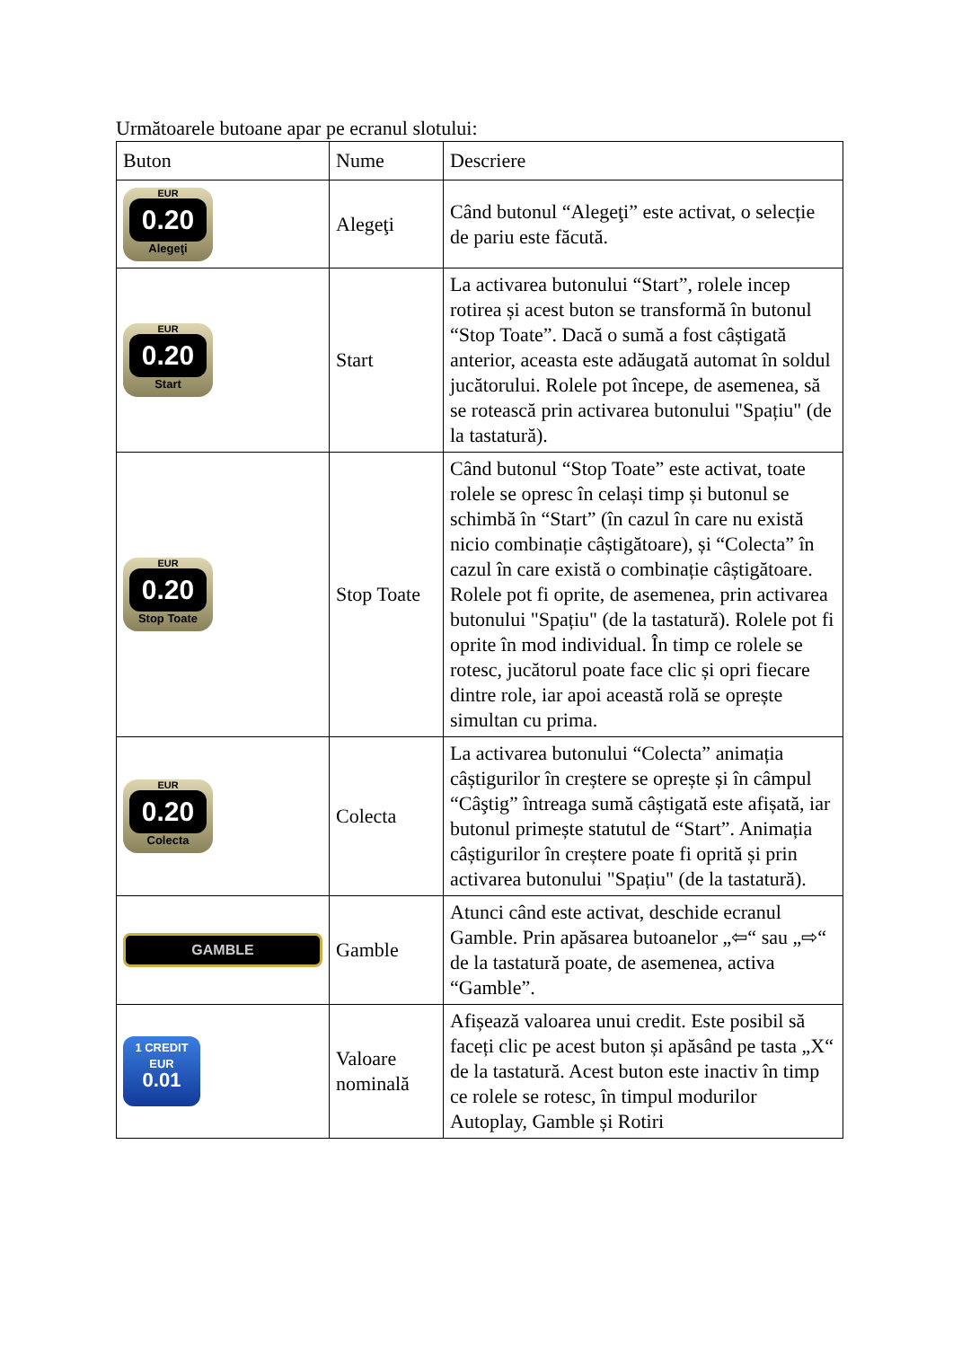Următoarele butoane apar pe ecranul slotului:
| Buton | Nume | Descriere |
| --- | --- | --- |
| EUR 0.20 Alegeţi | Alegeţi | Când butonul “Alegeţi” este activat, o selecție de pariu este făcută. |
| EUR 0.20 Start | Start | La activarea butonului “Start”, rolele incep rotirea și acest buton se transformă în butonul “Stop Toate”. Dacă o sumă a fost câștigată anterior, aceasta este adăugată automat în soldul jucătorului. Rolele pot începe, de asemenea, să se rotească prin activarea butonului "Spațiu" (de la tastatură). |
| EUR 0.20 Stop Toate | Stop Toate | Când butonul “Stop Toate” este activat, toate rolele se opresc în celași timp și butonul se schimbă în “Start” (în cazul în care nu există nicio combinație câștigătoare), și “Colecta” în cazul în care există o combinație câștigătoare. Rolele pot fi oprite, de asemenea, prin activarea butonului "Spațiu" (de la tastatură). Rolele pot fi oprite în mod individual. În timp ce rolele se rotesc, jucătorul poate face clic și opri fiecare dintre role, iar apoi această rolă se oprește simultan cu prima. |
| EUR 0.20 Colecta | Colecta | La activarea butonului “Colecta” animația câștigurilor în creștere se oprește și în câmpul “Câştig” întreaga sumă câștigată este afișată, iar butonul primește statutul de “Start”. Animația câștigurilor în creștere poate fi oprită și prin activarea butonului "Spațiu" (de la tastatură). |
| GAMBLE | Gamble | Atunci când este activat, deschide ecranul Gamble. Prin apăsarea butoanelor „⇦“ sau „⇨“ de la tastatură poate, de asemenea, activa “Gamble”. |
| 1 CREDIT EUR 0.01 | Valoare nominală | Afișează valoarea unui credit. Este posibil să faceți clic pe acest buton și apăsând pe tasta „X“ de la tastatură. Acest buton este inactiv în timp ce rolele se rotesc, în timpul modurilor Autoplay, Gamble și Rotiri |